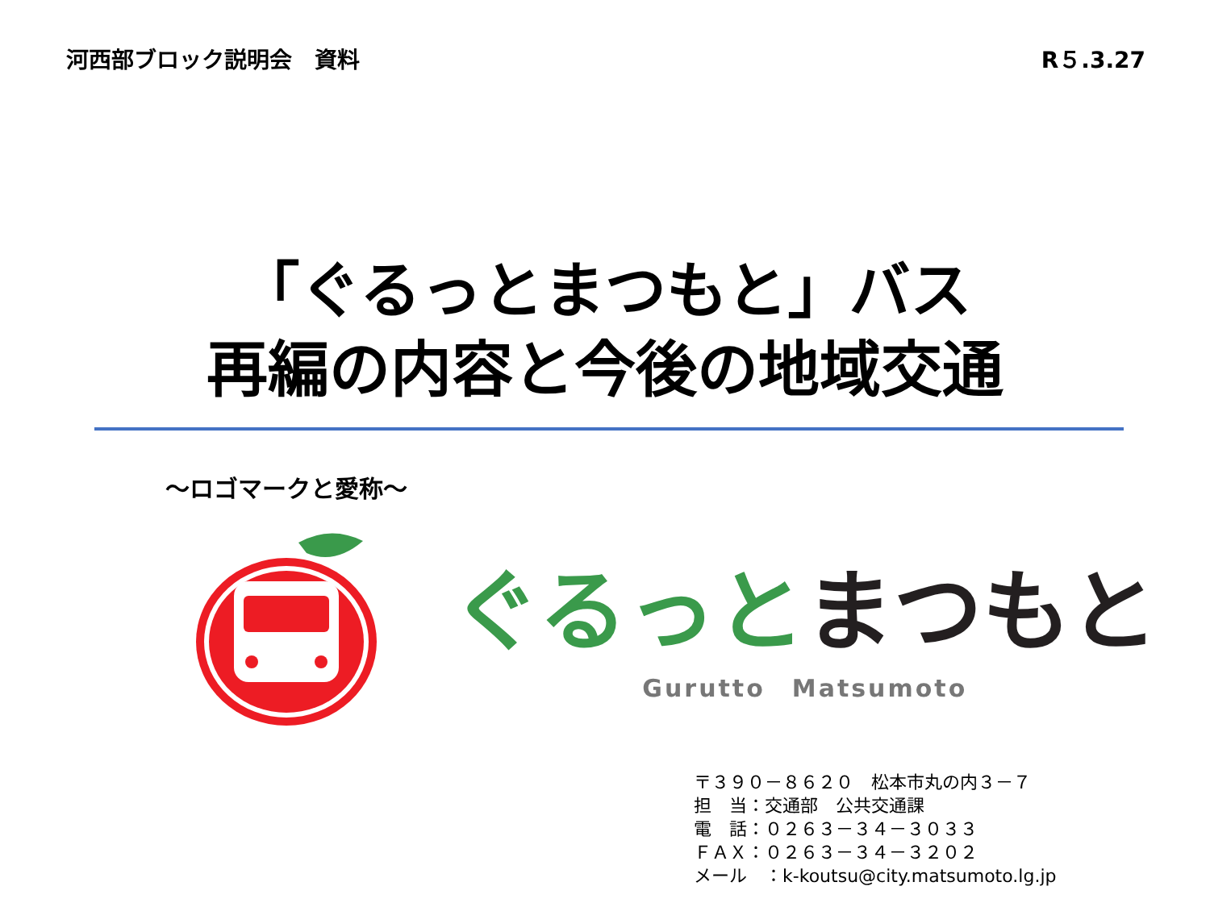河西部ブロック説明会　資料 R５.3.27
「ぐるっとまつもと」バス
再編の内容と今後の地域交通
～ロゴマークと愛称～
ぐるっと まつもと
Gurutto　Matsumoto
〒３９０－８６２０　松本市丸の内３－７
担　当：交通部　公共交通課
電　話：０２６３－３４－３０３３
ＦＡＸ：０２６３－３４－３２０２
メール　：k-koutsu@city.matsumoto.lg.jp